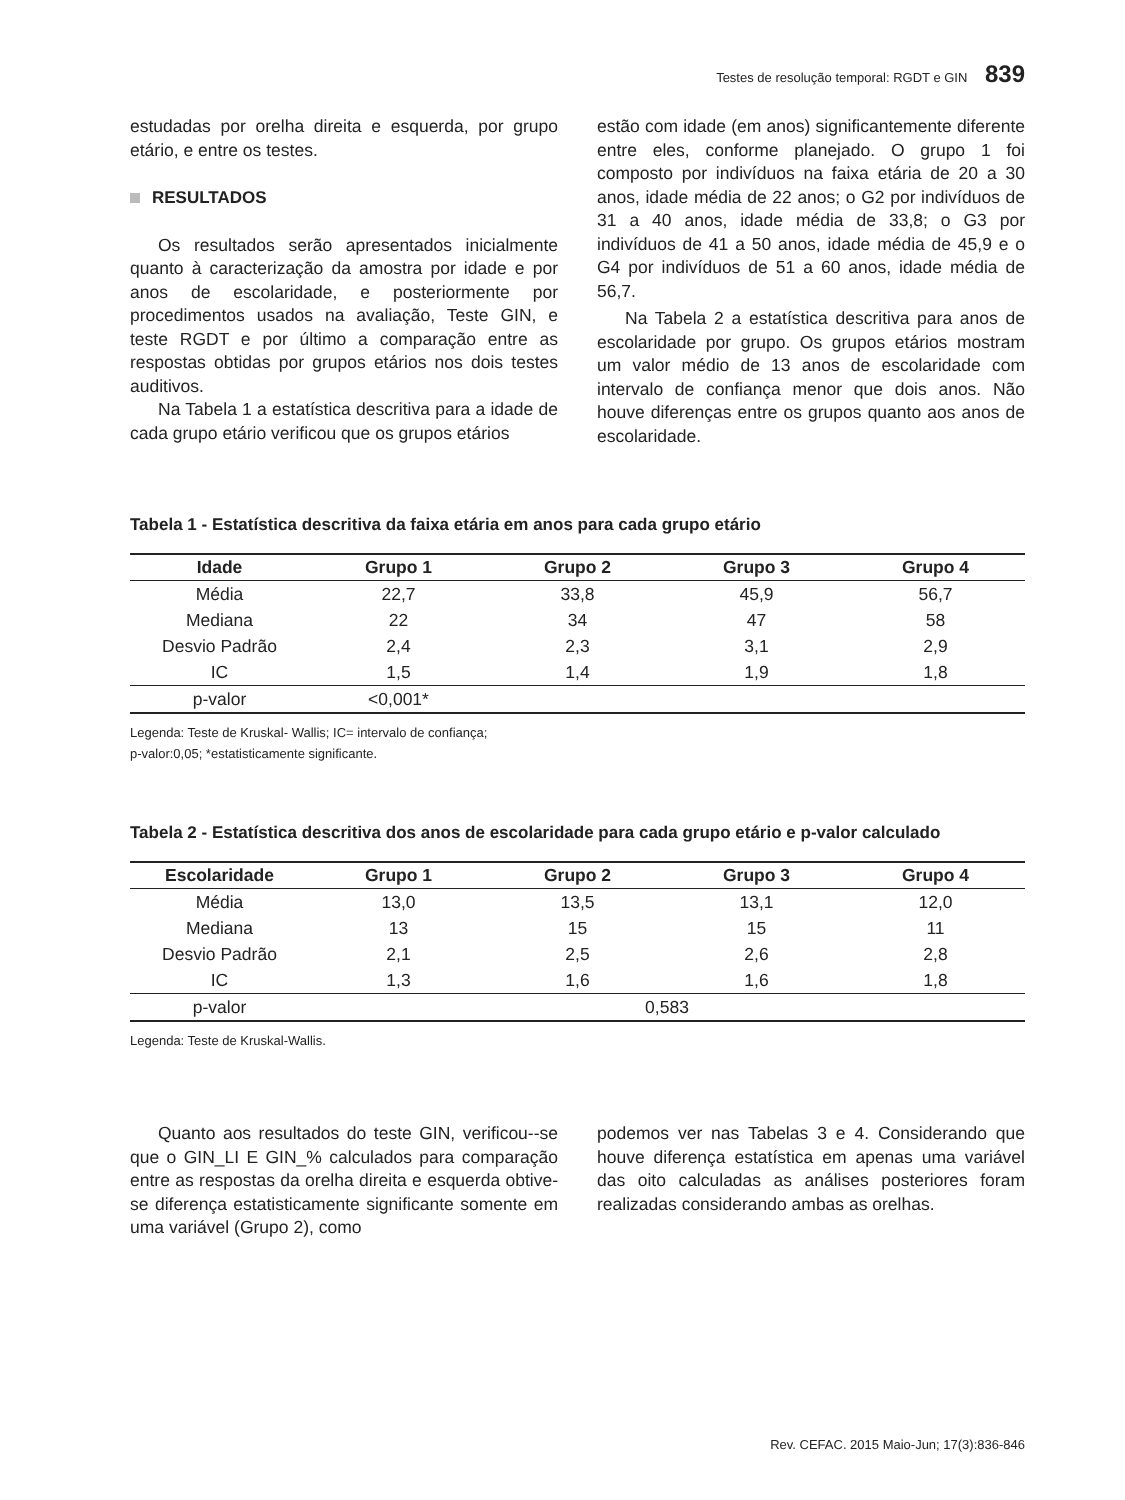Testes de resolução temporal: RGDT e GIN 839
estudadas por orelha direita e esquerda, por grupo etário, e entre os testes.
RESULTADOS
Os resultados serão apresentados inicialmente quanto à caracterização da amostra por idade e por anos de escolaridade, e posteriormente por procedimentos usados na avaliação, Teste GIN, e teste RGDT e por último a comparação entre as respostas obtidas por grupos etários nos dois testes auditivos.
Na Tabela 1 a estatística descritiva para a idade de cada grupo etário verificou que os grupos etários
estão com idade (em anos) significantemente diferente entre eles, conforme planejado. O grupo 1 foi composto por indivíduos na faixa etária de 20 a 30 anos, idade média de 22 anos; o G2 por indivíduos de 31 a 40 anos, idade média de 33,8; o G3 por indivíduos de 41 a 50 anos, idade média de 45,9 e o G4 por indivíduos de 51 a 60 anos, idade média de 56,7.
Na Tabela 2 a estatística descritiva para anos de escolaridade por grupo. Os grupos etários mostram um valor médio de 13 anos de escolaridade com intervalo de confiança menor que dois anos. Não houve diferenças entre os grupos quanto aos anos de escolaridade.
Tabela 1 - Estatística descritiva da faixa etária em anos para cada grupo etário
| Idade | Grupo 1 | Grupo 2 | Grupo 3 | Grupo 4 |
| --- | --- | --- | --- | --- |
| Média | 22,7 | 33,8 | 45,9 | 56,7 |
| Mediana | 22 | 34 | 47 | 58 |
| Desvio Padrão | 2,4 | 2,3 | 3,1 | 2,9 |
| IC | 1,5 | 1,4 | 1,9 | 1,8 |
| p-valor | <0,001* | | | |
Legenda: Teste de Kruskal- Wallis; IC= intervalo de confiança;
p-valor:0,05; *estatisticamente significante.
Tabela 2 - Estatística descritiva dos anos de escolaridade para cada grupo etário e p-valor calculado
| Escolaridade | Grupo 1 | Grupo 2 | Grupo 3 | Grupo 4 |
| --- | --- | --- | --- | --- |
| Média | 13,0 | 13,5 | 13,1 | 12,0 |
| Mediana | 13 | 15 | 15 | 11 |
| Desvio Padrão | 2,1 | 2,5 | 2,6 | 2,8 |
| IC | 1,3 | 1,6 | 1,6 | 1,8 |
| p-valor | 0,583 | | | |
Legenda: Teste de Kruskal-Wallis.
Quanto aos resultados do teste GIN, verificou--se que o GIN_LI E GIN_% calculados para comparação entre as respostas da orelha direita e esquerda obtive-se diferença estatisticamente significante somente em uma variável (Grupo 2), como
podemos ver nas Tabelas 3 e 4. Considerando que houve diferença estatística em apenas uma variável das oito calculadas as análises posteriores foram realizadas considerando ambas as orelhas.
Rev. CEFAC. 2015 Maio-Jun; 17(3):836-846